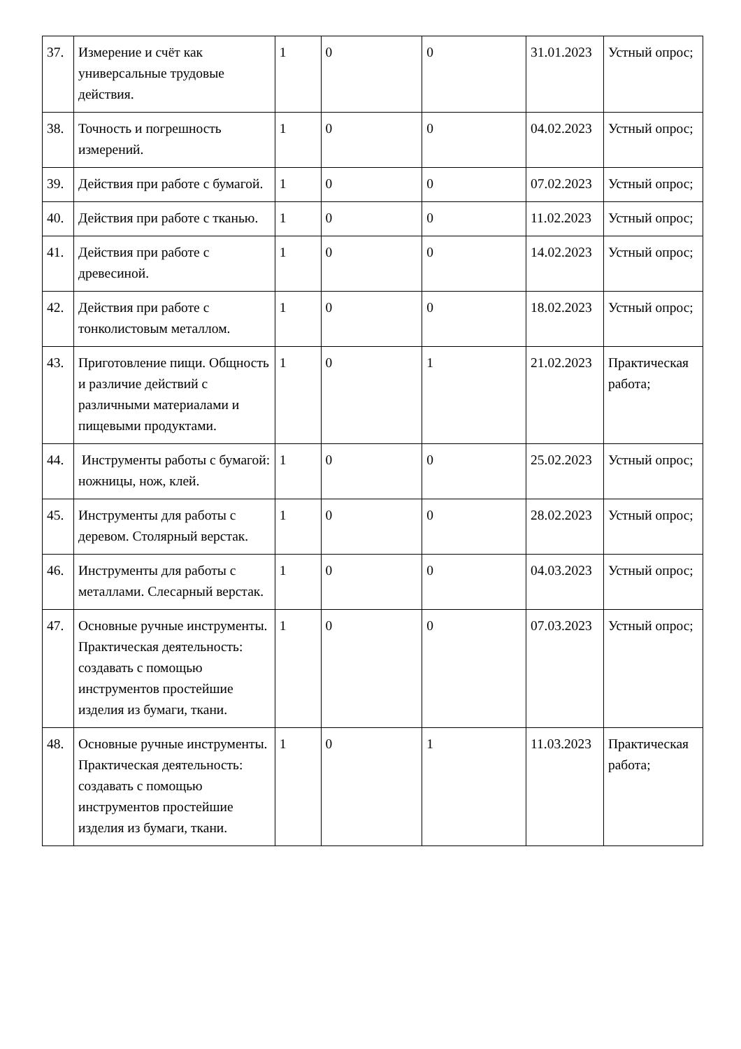| 37. | Измерение и счёт как универсальные трудовые действия. | 1 | 0 | 0 | 31.01.2023 | Устный опрос; |
| 38. | Точность и погрешность измерений. | 1 | 0 | 0 | 04.02.2023 | Устный опрос; |
| 39. | Действия при работе с бумагой. | 1 | 0 | 0 | 07.02.2023 | Устный опрос; |
| 40. | Действия при работе с тканью. | 1 | 0 | 0 | 11.02.2023 | Устный опрос; |
| 41. | Действия при работе с древесиной. | 1 | 0 | 0 | 14.02.2023 | Устный опрос; |
| 42. | Действия при работе с тонколистовым металлом. | 1 | 0 | 0 | 18.02.2023 | Устный опрос; |
| 43. | Приготовление пищи. Общность и различие действий с различными материалами и пищевыми продуктами. | 1 | 0 | 1 | 21.02.2023 | Практическая работа; |
| 44. | Инструменты работы с бумагой: ножницы, нож, клей. | 1 | 0 | 0 | 25.02.2023 | Устный опрос; |
| 45. | Инструменты для работы с деревом. Столярный верстак. | 1 | 0 | 0 | 28.02.2023 | Устный опрос; |
| 46. | Инструменты для работы с металлами. Слесарный верстак. | 1 | 0 | 0 | 04.03.2023 | Устный опрос; |
| 47. | Основные ручные инструменты. Практическая деятельность: создавать с помощью инструментов простейшие изделия из бумаги, ткани. | 1 | 0 | 0 | 07.03.2023 | Устный опрос; |
| 48. | Основные ручные инструменты. Практическая деятельность: создавать с помощью инструментов простейшие изделия из бумаги, ткани. | 1 | 0 | 1 | 11.03.2023 | Практическая работа; |